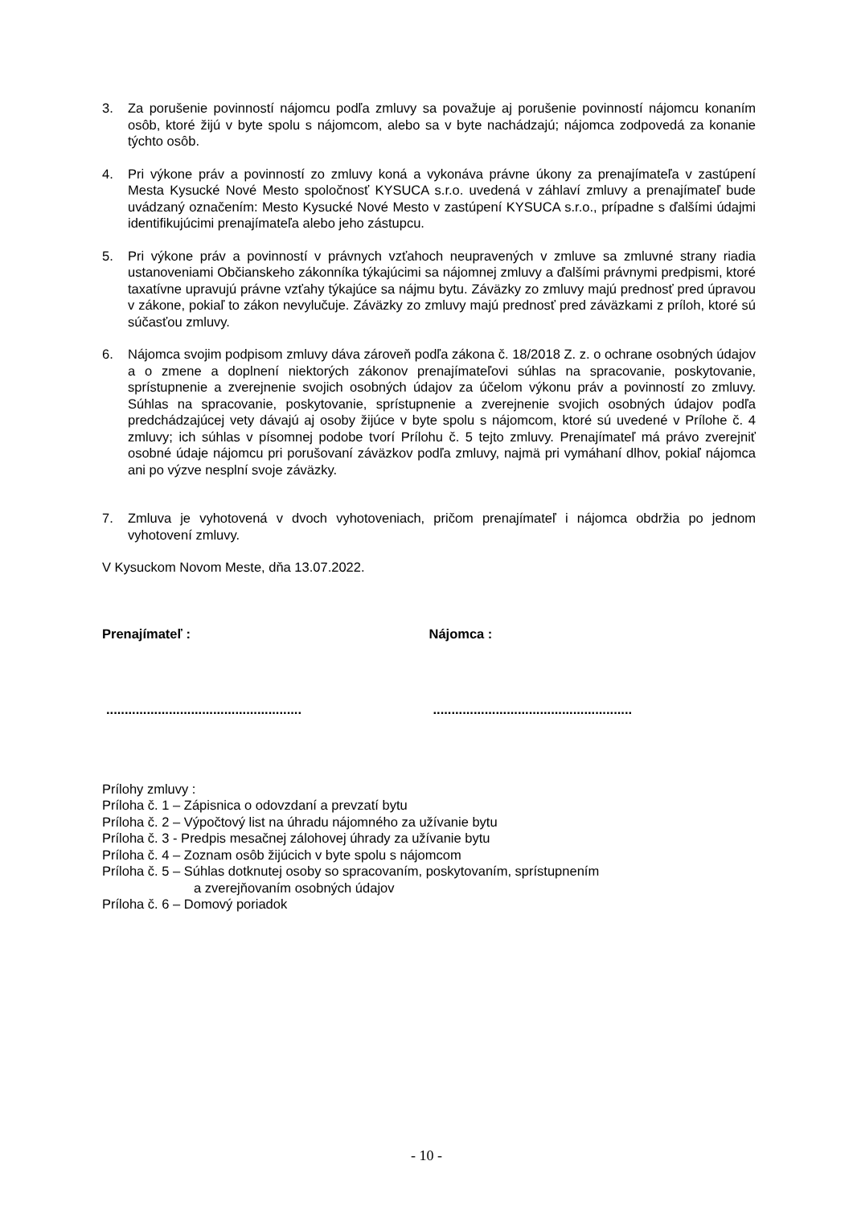3. Za porušenie povinností nájomcu podľa zmluvy sa považuje aj porušenie povinností nájomcu konaním osôb, ktoré žijú v byte spolu s nájomcom, alebo sa v byte nachádzajú; nájomca zodpovedá za konanie týchto osôb.
4. Pri výkone práv a povinností zo zmluvy koná a vykonáva právne úkony za prenajímateľa v zastúpení Mesta Kysucké Nové Mesto spoločnosť KYSUCA s.r.o. uvedená v záhlaví zmluvy a prenajímateľ bude uvádzaný označením: Mesto Kysucké Nové Mesto v zastúpení KYSUCA s.r.o., prípadne s ďalšími údajmi identifikujúcimi prenajímateľa alebo jeho zástupcu.
5. Pri výkone práv a povinností v právnych vzťahoch neupravených v zmluve sa zmluvné strany riadia ustanoveniami Občianskeho zákonníka týkajúcimi sa nájomnej zmluvy a ďalšími právnymi predpismi, ktoré taxatívne upravujú právne vzťahy týkajúce sa nájmu bytu. Záväzky zo zmluvy majú prednosť pred úpravou v zákone, pokiaľ to zákon nevylučuje. Záväzky zo zmluvy majú prednosť pred záväzkami z príloh, ktoré sú súčasťou zmluvy.
6. Nájomca svojim podpisom zmluvy dáva zároveň podľa zákona č. 18/2018 Z. z. o ochrane osobných údajov a o zmene a doplnení niektorých zákonov prenajímateľovi súhlas na spracovanie, poskytovanie, sprístupnenie a zverejnenie svojich osobných údajov za účelom výkonu práv a povinností zo zmluvy. Súhlas na spracovanie, poskytovanie, sprístupnenie a zverejnenie svojich osobných údajov podľa predchádzajúcej vety dávajú aj osoby žijúce v byte spolu s nájomcom, ktoré sú uvedené v Prílohe č. 4 zmluvy; ich súhlas v písomnej podobe tvorí Prílohu č. 5 tejto zmluvy. Prenajímateľ má právo zverejniť osobné údaje nájomcu pri porušovaní záväzkov podľa zmluvy, najmä pri vymáhaní dlhov, pokiaľ nájomca ani po výzve nesplní svoje záväzky.
7. Zmluva je vyhotovená v dvoch vyhotoveniach, pričom prenajímateľ i nájomca obdržia po jednom vyhotovení zmluvy.
V Kysuckom Novom Meste, dňa 13.07.2022.
Prenajímateľ : Nájomca :
.....................................................
......................................................
Prílohy zmluvy :
Príloha č. 1 – Zápisnica o odovzdaní a prevzatí bytu
Príloha č. 2 – Výpočtový list na úhradu nájomného za užívanie bytu
Príloha č. 3 - Predpis mesačnej zálohovej úhrady za užívanie bytu
Príloha č. 4 – Zoznam osôb žijúcich v byte spolu s nájomcom
Príloha č. 5 – Súhlas dotknutej osoby so spracovaním, poskytovaním, sprístupnením
a zverejňovaním osobných údajov
Príloha č. 6 – Domový poriadok
- 10 -